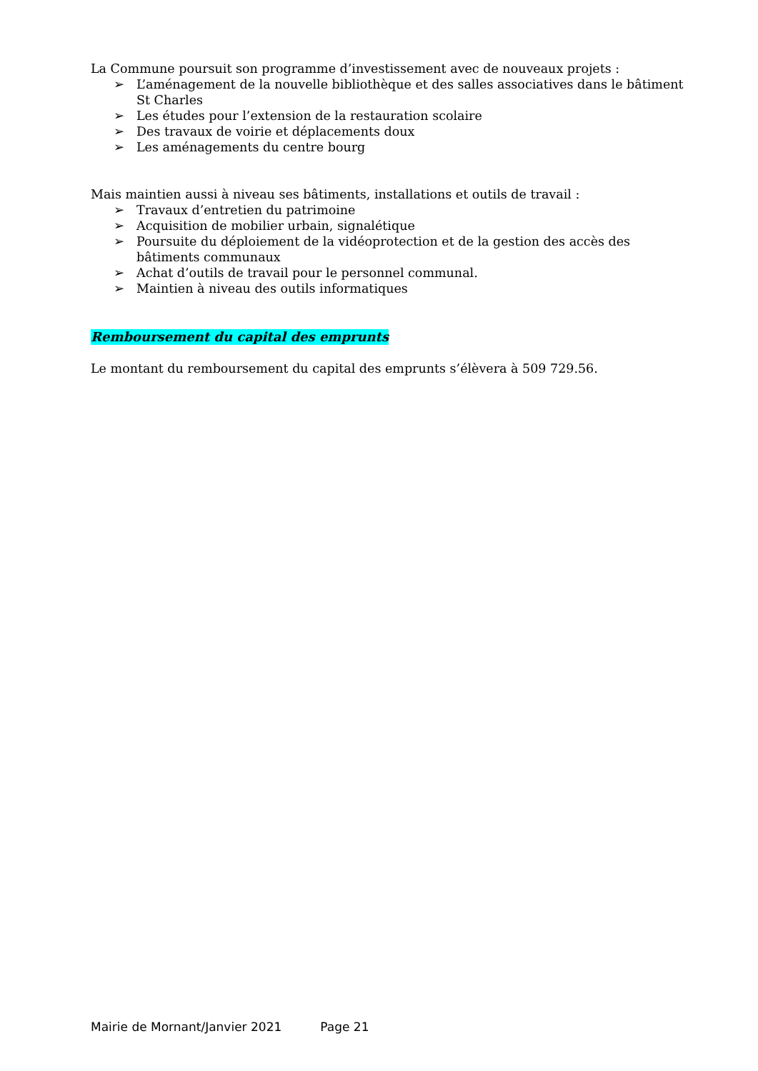La Commune poursuit son programme d’investissement avec de nouveaux projets :
➢ L’aménagement de la nouvelle bibliothèque et des salles associatives dans le bâtiment St Charles
➢ Les études pour l’extension de la restauration scolaire
➢ Des travaux de voirie et déplacements doux
➢ Les aménagements du centre bourg
Mais maintien aussi à niveau ses bâtiments, installations et outils de travail :
➢ Travaux d’entretien du patrimoine
➢ Acquisition de mobilier urbain, signalétique
➢ Poursuite du déploiement de la vidéoprotection et de la gestion des accès des bâtiments communaux
➢ Achat d’outils de travail pour le personnel communal.
➢ Maintien à niveau des outils informatiques
Remboursement du capital des emprunts
Le montant du remboursement du capital des emprunts s’élèvera à 509 729.56.
Mairie de Mornant/Janvier 2021 Page 21